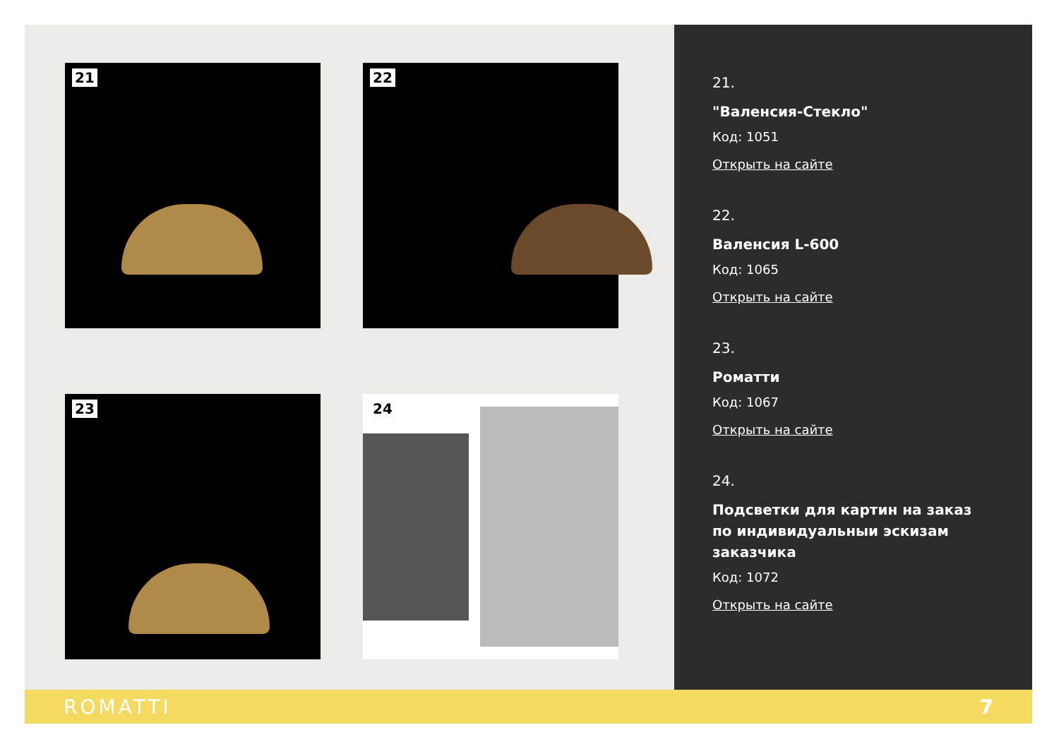21
22
23
24
21.
"Валенсия-Стекло"
Код: 1051
Открыть на сайте
22.
Валенсия L-600
Код: 1065
Открыть на сайте
23.
Роматти
Код: 1067
Открыть на сайте
24.
Подсветки для картин на заказ по индивидуальныи эскизам заказчика
Код: 1072
Открыть на сайте
ROMATTI 7